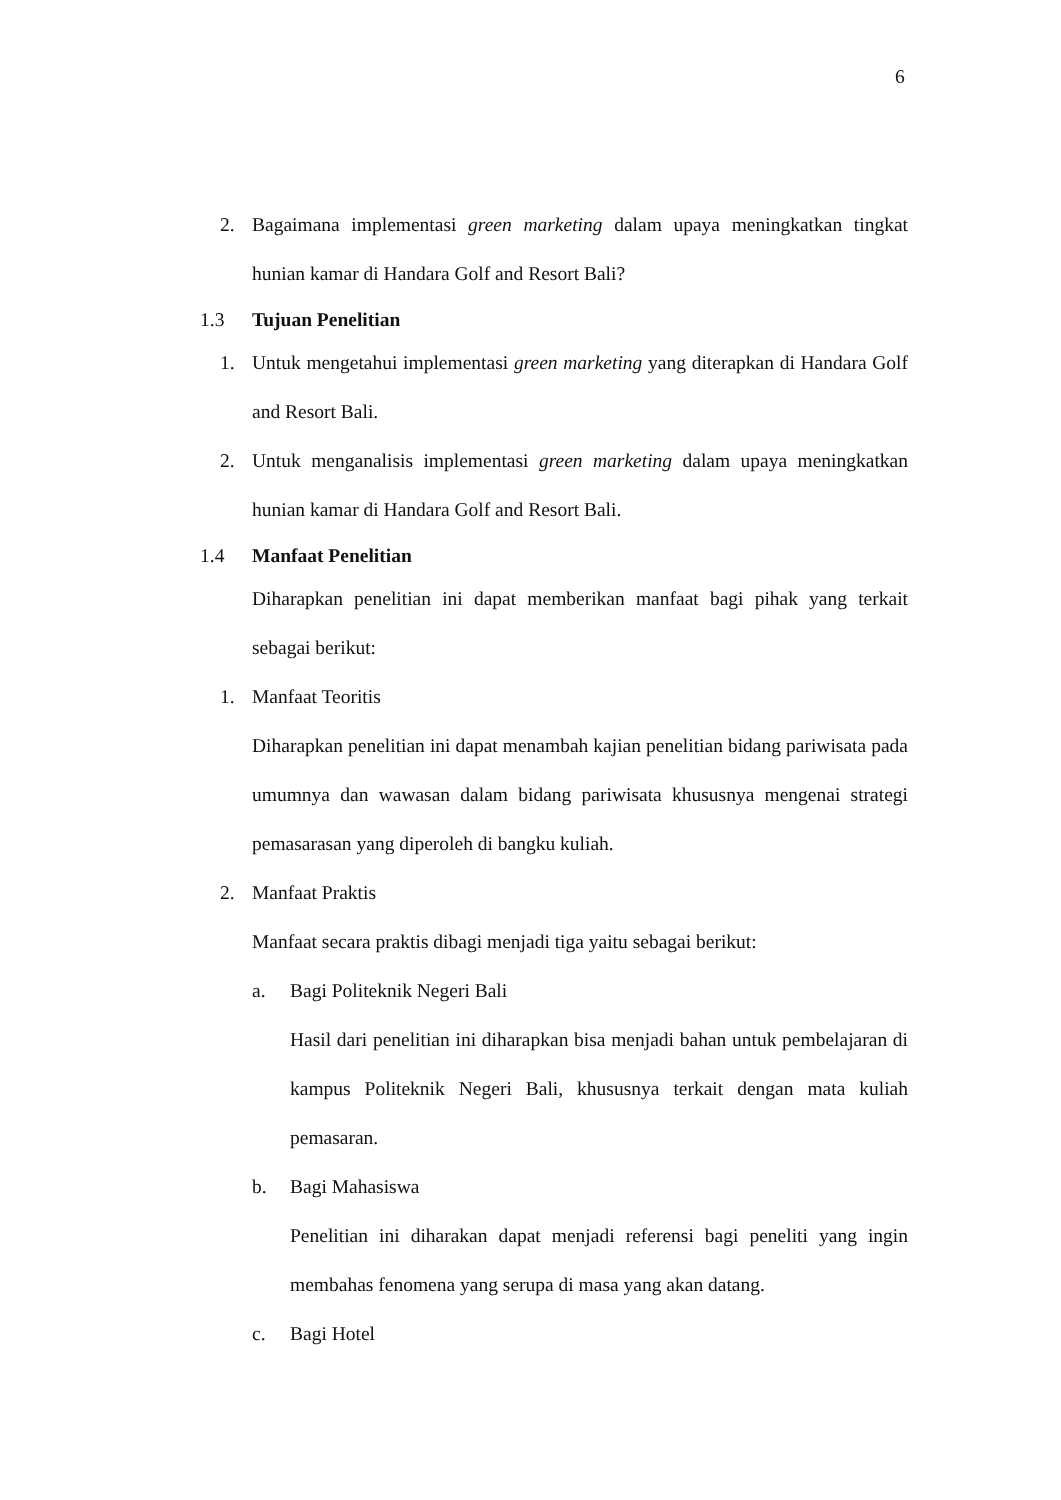6
2. Bagaimana implementasi green marketing dalam upaya meningkatkan tingkat hunian kamar di Handara Golf and Resort Bali?
1.3 Tujuan Penelitian
1. Untuk mengetahui implementasi green marketing yang diterapkan di Handara Golf and Resort Bali.
2. Untuk menganalisis implementasi green marketing dalam upaya meningkatkan hunian kamar di Handara Golf and Resort Bali.
1.4 Manfaat Penelitian
Diharapkan penelitian ini dapat memberikan manfaat bagi pihak yang terkait sebagai berikut:
1. Manfaat Teoritis
Diharapkan penelitian ini dapat menambah kajian penelitian bidang pariwisata pada umumnya dan wawasan dalam bidang pariwisata khususnya mengenai strategi pemasarasan yang diperoleh di bangku kuliah.
2. Manfaat Praktis
Manfaat secara praktis dibagi menjadi tiga yaitu sebagai berikut:
a. Bagi Politeknik Negeri Bali
Hasil dari penelitian ini diharapkan bisa menjadi bahan untuk pembelajaran di kampus Politeknik Negeri Bali, khususnya terkait dengan mata kuliah pemasaran.
b. Bagi Mahasiswa
Penelitian ini diharakan dapat menjadi referensi bagi peneliti yang ingin membahas fenomena yang serupa di masa yang akan datang.
c. Bagi Hotel